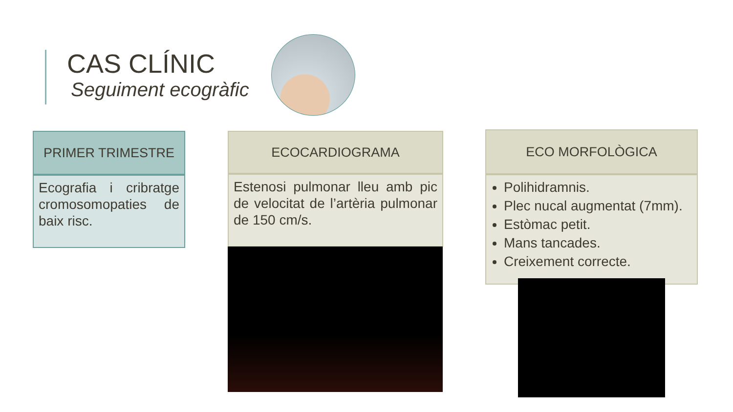CAS CLÍNIC
Seguiment ecogràfic
PRIMER TRIMESTRE
Ecografia i cribratge cromosomopaties de baix risc.
ECOCARDIOGRAMA
Estenosi pulmonar lleu amb pic de velocitat de l’artèria pulmonar de 150 cm/s.
ECO MORFOLÒGICA
Polihidramnis.
Plec nucal augmentat (7mm).
Estòmac petit.
Mans tancades.
Creixement correcte.